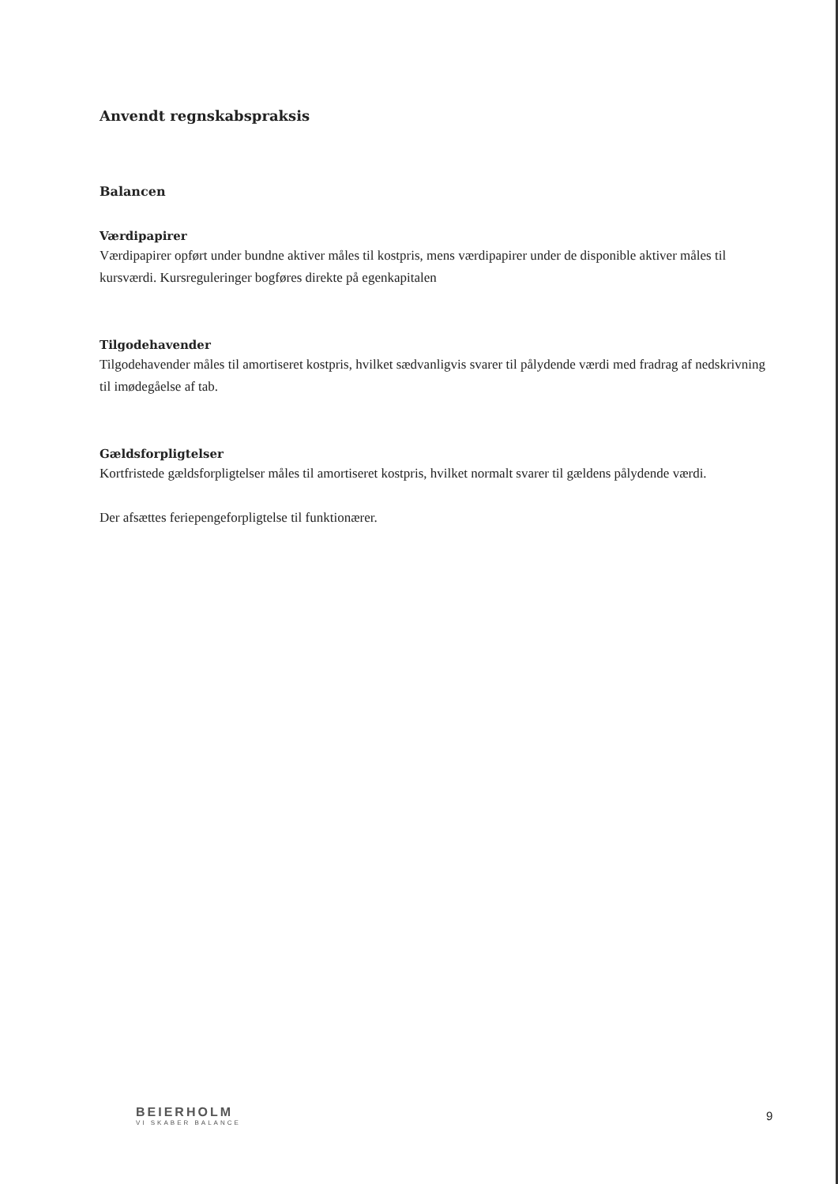Anvendt regnskabspraksis
Balancen
Værdipapirer
Værdipapirer opført under bundne aktiver måles til kostpris, mens værdipapirer under de disponible aktiver måles til kursværdi. Kursreguleringer bogføres direkte på egenkapitalen
Tilgodehavender
Tilgodehavender måles til amortiseret kostpris, hvilket sædvanligvis svarer til pålydende værdi med fradrag af nedskrivning til imødegåelse af tab.
Gældsforpligtelser
Kortfristede gældsforpligtelser måles til amortiseret kostpris, hvilket normalt svarer til gældens pålydende værdi.
Der afsættes feriepengeforpligtelse til funktionærer.
BEIERHOLM
VI SKABER BALANCE
9